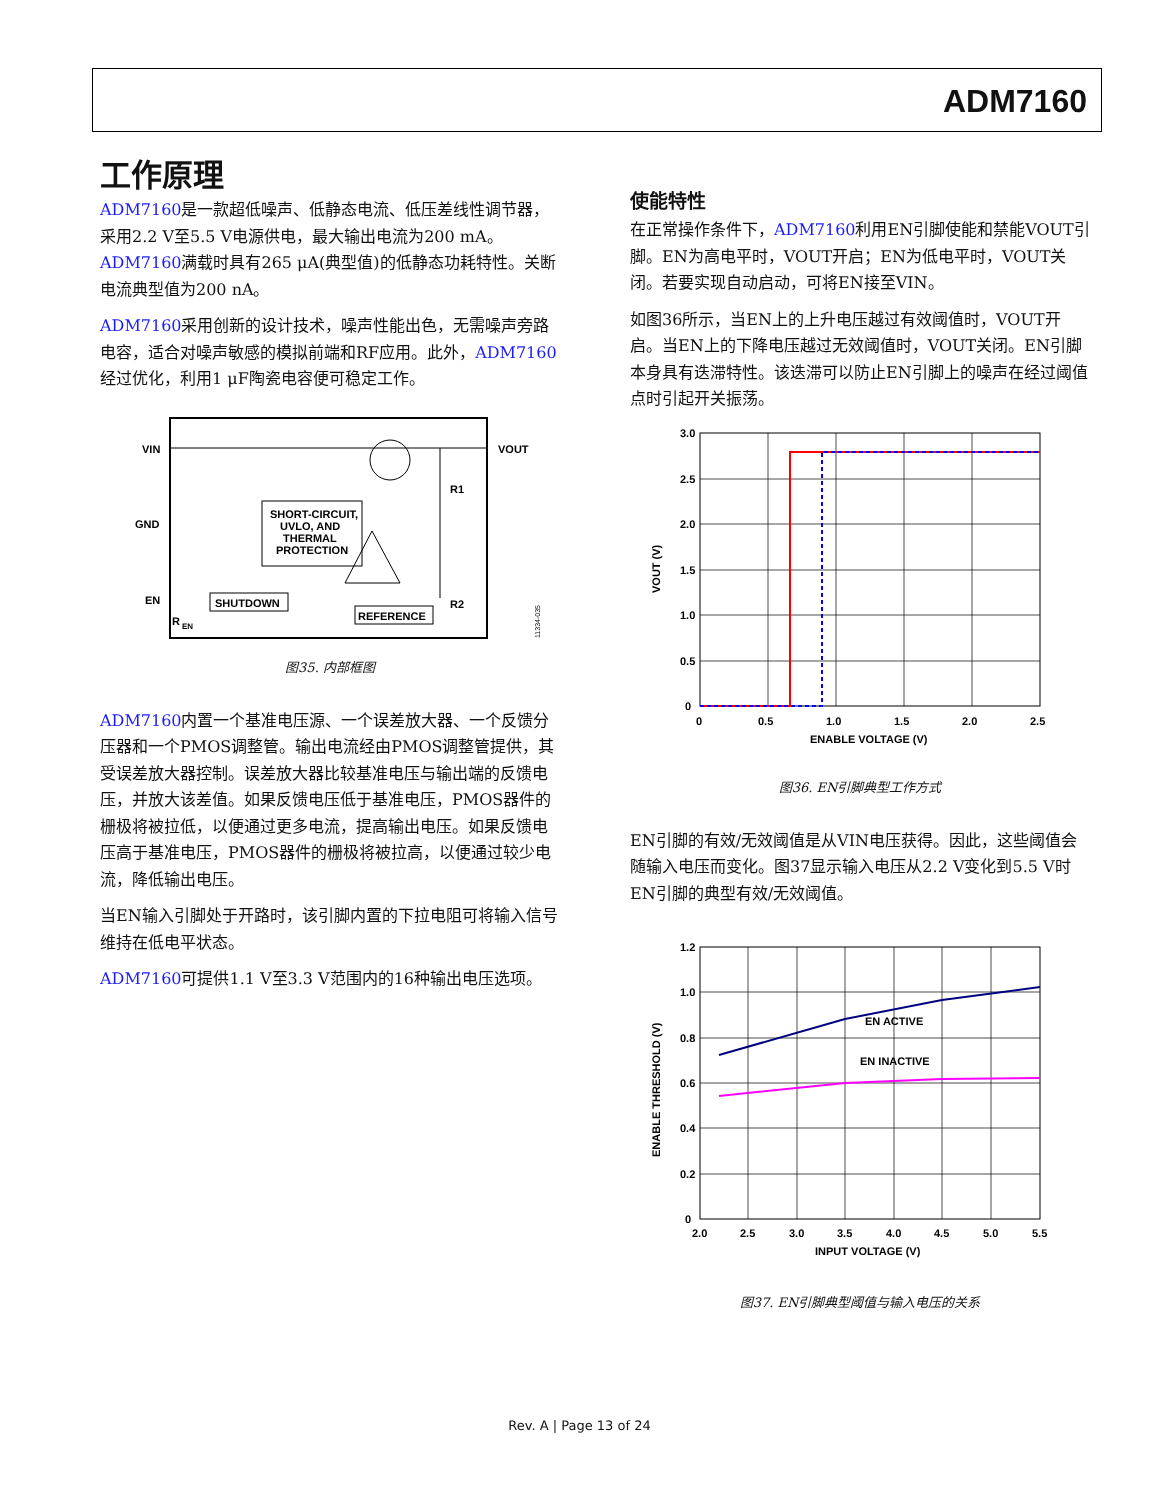ADM7160
工作原理
ADM7160是一款超低噪声、低静态电流、低压差线性调节器，采用2.2 V至5.5 V电源供电，最大输出电流为200 mA。ADM7160满载时具有265 μA(典型值)的低静态功耗特性。关断电流典型值为200 nA。
ADM7160采用创新的设计技术，噪声性能出色，无需噪声旁路电容，适合对噪声敏感的模拟前端和RF应用。此外，ADM7160经过优化，利用1 μF陶瓷电容便可稳定工作。
VIN
VOUT
GND
EN
SHORT-CIRCUIT,
UVLO, AND
THERMAL
PROTECTION
SHUTDOWN
REFERENCE
R1
R2
R
EN
11334-035
图35. 内部框图
ADM7160内置一个基准电压源、一个误差放大器、一个反馈分压器和一个PMOS调整管。输出电流经由PMOS调整管提供，其受误差放大器控制。误差放大器比较基准电压与输出端的反馈电压，并放大该差值。如果反馈电压低于基准电压，PMOS器件的栅极将被拉低，以便通过更多电流，提高输出电压。如果反馈电压高于基准电压，PMOS器件的栅极将被拉高，以便通过较少电流，降低输出电压。
当EN输入引脚处于开路时，该引脚内置的下拉电阻可将输入信号维持在低电平状态。
ADM7160可提供1.1 V至3.3 V范围内的16种输出电压选项。
使能特性
在正常操作条件下，ADM7160利用EN引脚使能和禁能VOUT引脚。EN为高电平时，VOUT开启；EN为低电平时，VOUT关闭。若要实现自动启动，可将EN接至VIN。
如图36所示，当EN上的上升电压越过有效阈值时，VOUT开启。当EN上的下降电压越过无效阈值时，VOUT关闭。EN引脚本身具有迭滞特性。该迭滞可以防止EN引脚上的噪声在经过阈值点时引起开关振荡。
3.0
2.5
2.0
1.5
1.0
0.5
0
0
0.5
1.0
1.5
2.0
2.5
ENABLE VOLTAGE (V)
VOUT (V)
图36. EN引脚典型工作方式
EN引脚的有效/无效阈值是从VIN电压获得。因此，这些阈值会随输入电压而变化。图37显示输入电压从2.2 V变化到5.5 V时EN引脚的典型有效/无效阈值。
EN ACTIVE
EN INACTIVE
1.2
1.0
0.8
0.6
0.4
0.2
0
2.0
2.5
3.0
3.5
4.0
4.5
5.0
5.5
INPUT VOLTAGE (V)
ENABLE THRESHOLD (V)
图37. EN引脚典型阈值与输入电压的关系
Rev. A | Page 13 of 24